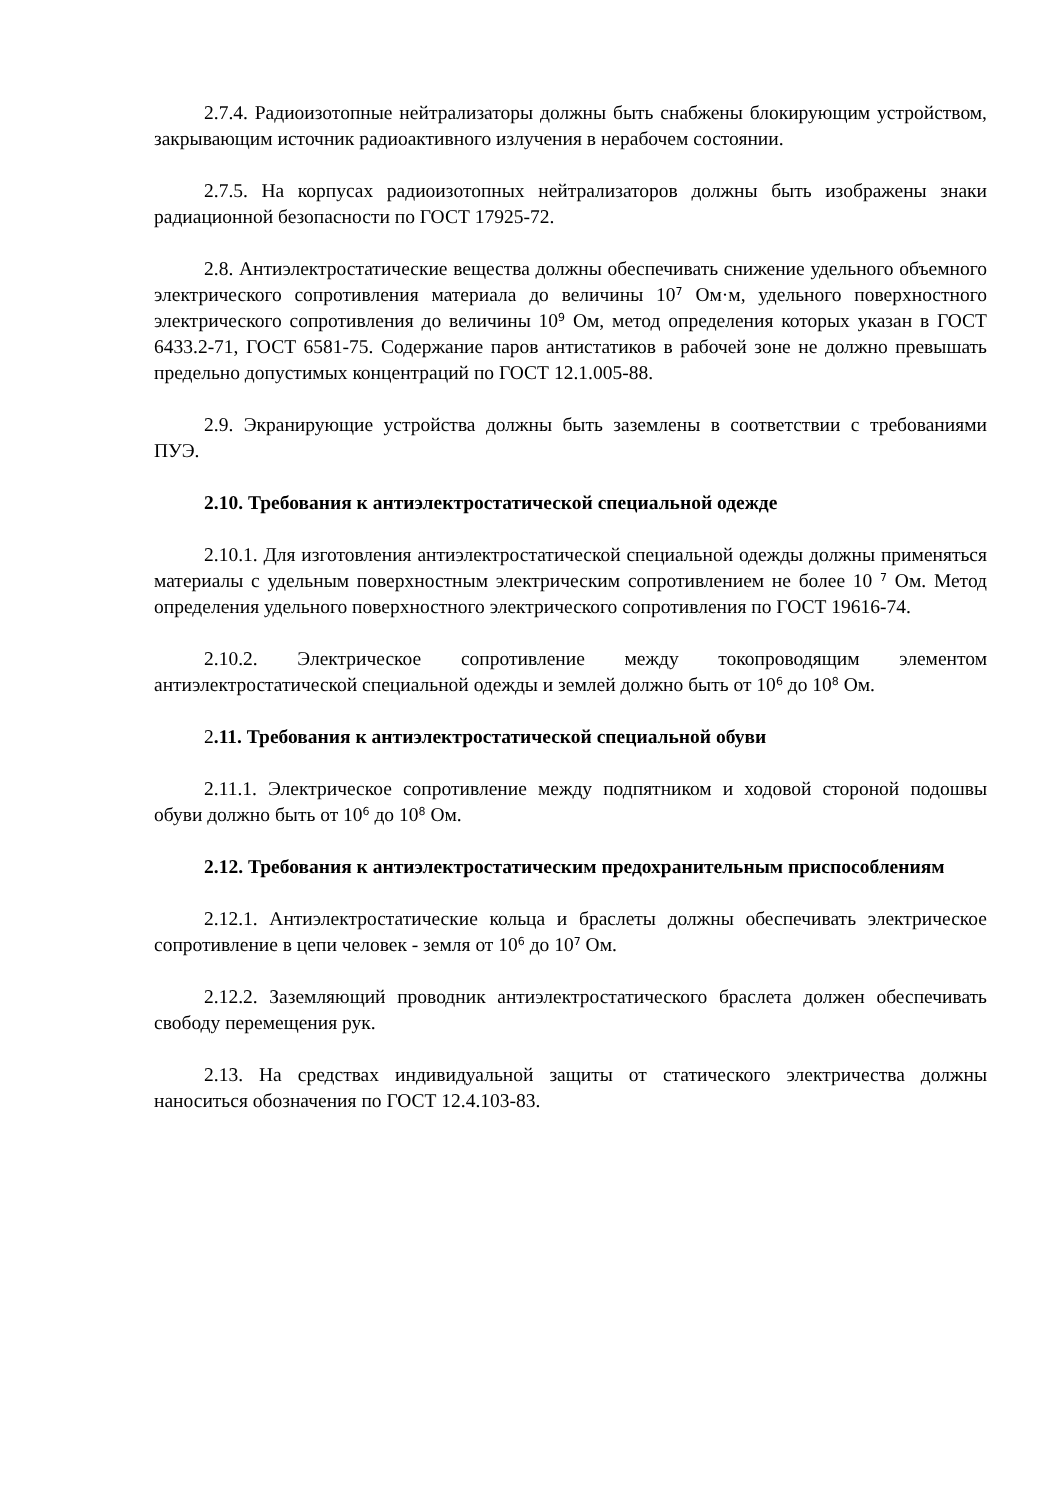2.7.4. Радиоизотопные нейтрализаторы должны быть снабжены блокирующим устройством, закрывающим источник радиоактивного излучения в нерабочем состоянии.
2.7.5. На корпусах радиоизотопных нейтрализаторов должны быть изображены знаки радиационной безопасности по ГОСТ 17925-72.
2.8. Антиэлектростатические вещества должны обеспечивать снижение удельного объемного электрического сопротивления материала до величины 10<sup>7</sup> Ом·м, удельного поверхностного электрического сопротивления до величины 10<sup>9</sup> Ом, метод определения которых указан в ГОСТ 6433.2-71, ГОСТ 6581-75. Содержание паров антистатиков в рабочей зоне не должно превышать предельно допустимых концентраций по ГОСТ 12.1.005-88.
2.9. Экранирующие устройства должны быть заземлены в соответствии с требованиями ПУЭ.
2.10. Требования к антиэлектростатической специальной одежде
2.10.1. Для изготовления антиэлектростатической специальной одежды должны применяться материалы с удельным поверхностным электрическим сопротивлением не более 10 <sup>7</sup> Ом. Метод определения удельного поверхностного электрического сопротивления по ГОСТ 19616-74.
2.10.2. Электрическое сопротивление между токопроводящим элементом антиэлектростатической специальной одежды и землей должно быть от 10<sup>6</sup> до 10<sup>8</sup> Ом.
2.11. Требования к антиэлектростатической специальной обуви
2.11.1. Электрическое сопротивление между подпятником и ходовой стороной подошвы обуви должно быть от 10<sup>6</sup> до 10<sup>8</sup> Ом.
2.12. Требования к антиэлектростатическим предохранительным приспособлениям
2.12.1. Антиэлектростатические кольца и браслеты должны обеспечивать электрическое сопротивление в цепи человек - земля от 10<sup>6</sup> до 10<sup>7</sup> Ом.
2.12.2. Заземляющий проводник антиэлектростатического браслета должен обеспечивать свободу перемещения рук.
2.13. На средствах индивидуальной защиты от статического электричества должны наноситься обозначения по ГОСТ 12.4.103-83.